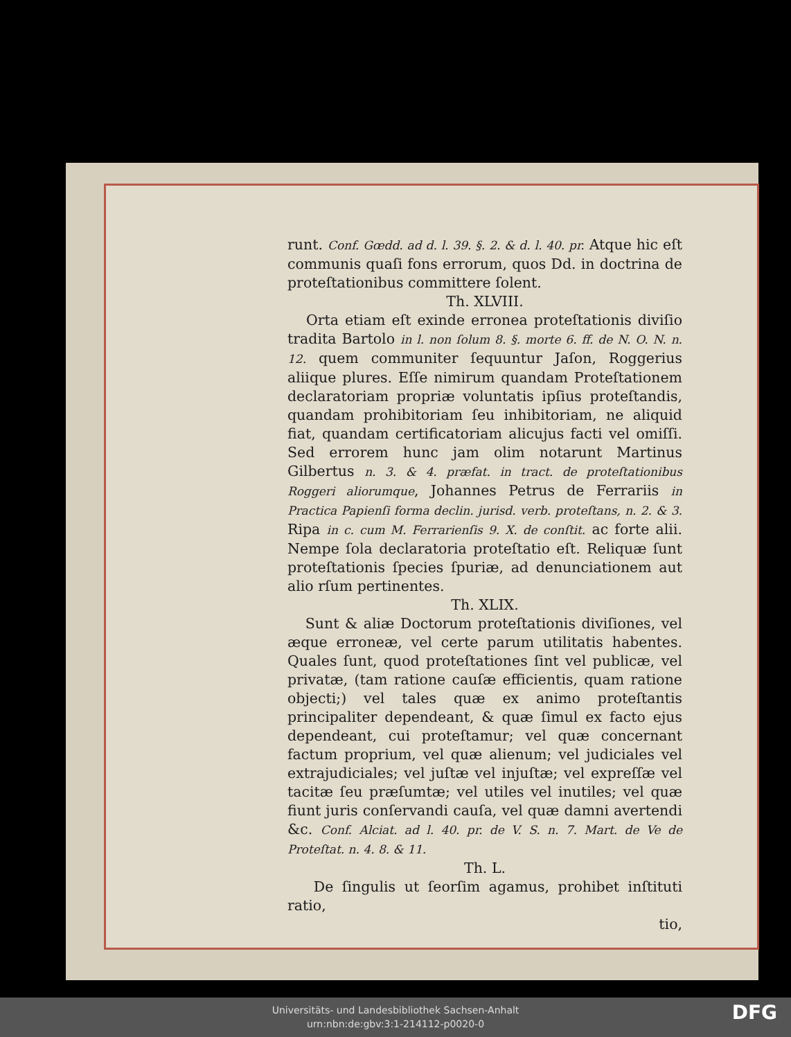runt. Conf. Gœdd. ad d. l. 39. §. 2. & d. l. 40. pr. Atque hic eſt communis quaſi fons errorum, quos Dd. in doctrina de proteſtationibus committere ſolent.
Th. XLVIII.
Orta etiam eſt exinde erronea proteſtationis diviſio tradita Bartolo in l. non ſolum 8. §. morte 6. ff. de N. O. N. n. 12. quem communiter ſequuntur Jaſon, Roggerius aliique plures. Eſſe nimirum quandam Proteſtationem declaratoriam propriæ voluntatis ipſius proteſtandis, quandam prohibitoriam ſeu inhibitoriam, ne aliquid fiat, quandam certificatoriam alicujus facti vel omiſſi. Sed errorem hunc jam olim notarunt Martinus Gilbertus n. 3. & 4. præfat. in tract. de proteſtationibus Roggeri aliorumque, Johannes Petrus de Ferrariis in Practica Papienſi forma declin. jurisd. verb. proteſtans, n. 2. & 3. Ripa in c. cum M. Ferrarienſis 9. X. de conſtit. ac forte alii. Nempe ſola declaratoria proteſtatio eſt. Reliquæ ſunt proteſtationis ſpecies ſpuriæ, ad denunciationem aut alio rſum pertinentes.
Th. XLIX.
Sunt & aliæ Doctorum proteſtationis diviſiones, vel æque erroneæ, vel certe parum utilitatis habentes. Quales ſunt, quod proteſtationes ſint vel publicæ, vel privatæ, (tam ratione cauſæ efficientis, quam ratione objecti;) vel tales quæ ex animo proteſtantis principaliter dependeant, & quæ ſimul ex facto ejus dependeant, cui proteſtamur; vel quæ concernant factum proprium, vel quæ alienum; vel judiciales vel extrajudiciales; vel juſtæ vel injuſtæ; vel expreſſæ vel tacitæ ſeu præſumtæ; vel utiles vel inutiles; vel quæ fiunt juris conſervandi cauſa, vel quæ damni avertendi &c. Conf. Alciat. ad l. 40. pr. de V. S. n. 7. Mart. de Ve de Proteſtat. n. 4. 8. & 11.
Th. L.
De ſingulis ut ſeorſim agamus, prohibet inſtituti ratio,
tio,
Universitäts- und Landesbibliothek Sachsen-Anhalt
urn:nbn:de:gbv:3:1-214112-p0020-0
DFG